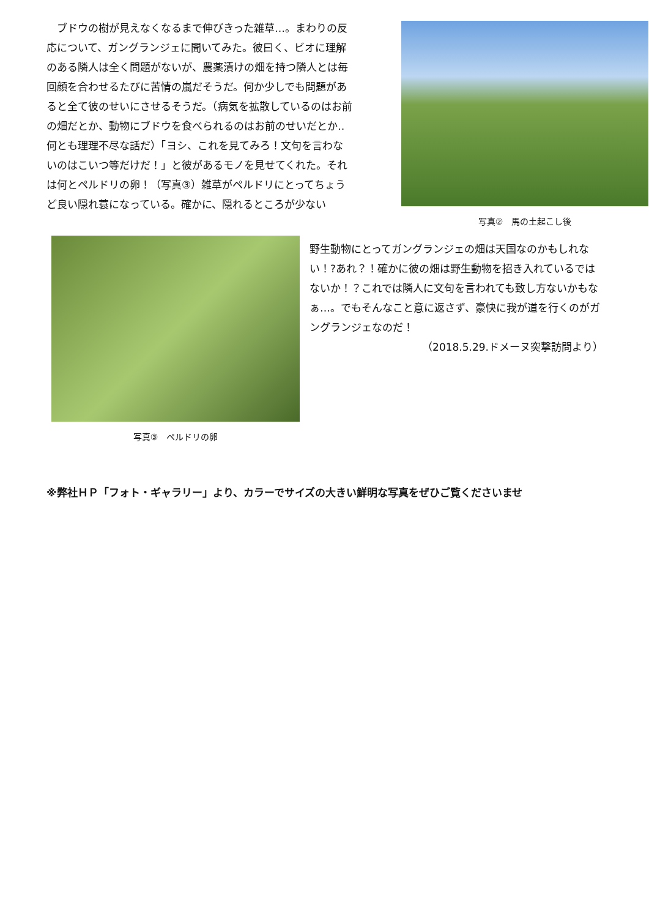ブドウの樹が見えなくなるまで伸びきった雑草…。まわりの反応について、ガングランジェに聞いてみた。彼曰く、ビオに理解のある隣人は全く問題がないが、農薬漬けの畑を持つ隣人とは毎回顔を合わせるたびに苦情の嵐だそうだ。何か少しでも問題があると全て彼のせいにさせるそうだ。（病気を拡散しているのはお前の畑だとか、動物にブドウを食べられるのはお前のせいだとか‥何とも理理不尽な話だ）「ヨシ、これを見てみろ！文句を言わないのはこいつ等だけだ！」と彼があるモノを見せてくれた。それは何とペルドリの卵！（写真③）雑草がペルドリにとってちょうど良い隠れ蓑になっている。確かに、隠れるところが少ない
写真②　馬の土起こし後
写真③　ペルドリの卵
野生動物にとってガングランジェの畑は天国なのかもしれない！?あれ？！確かに彼の畑は野生動物を招き入れているではないか！？これでは隣人に文句を言われても致し方ないかもなぁ…。でもそんなこと意に返さず、豪快に我が道を行くのがガングランジェなのだ！
（2018.5.29.ドメーヌ突撃訪問より）
※弊社ＨＰ「フォト・ギャラリー」より、カラーでサイズの大きい鮮明な写真をぜひご覧くださいませ